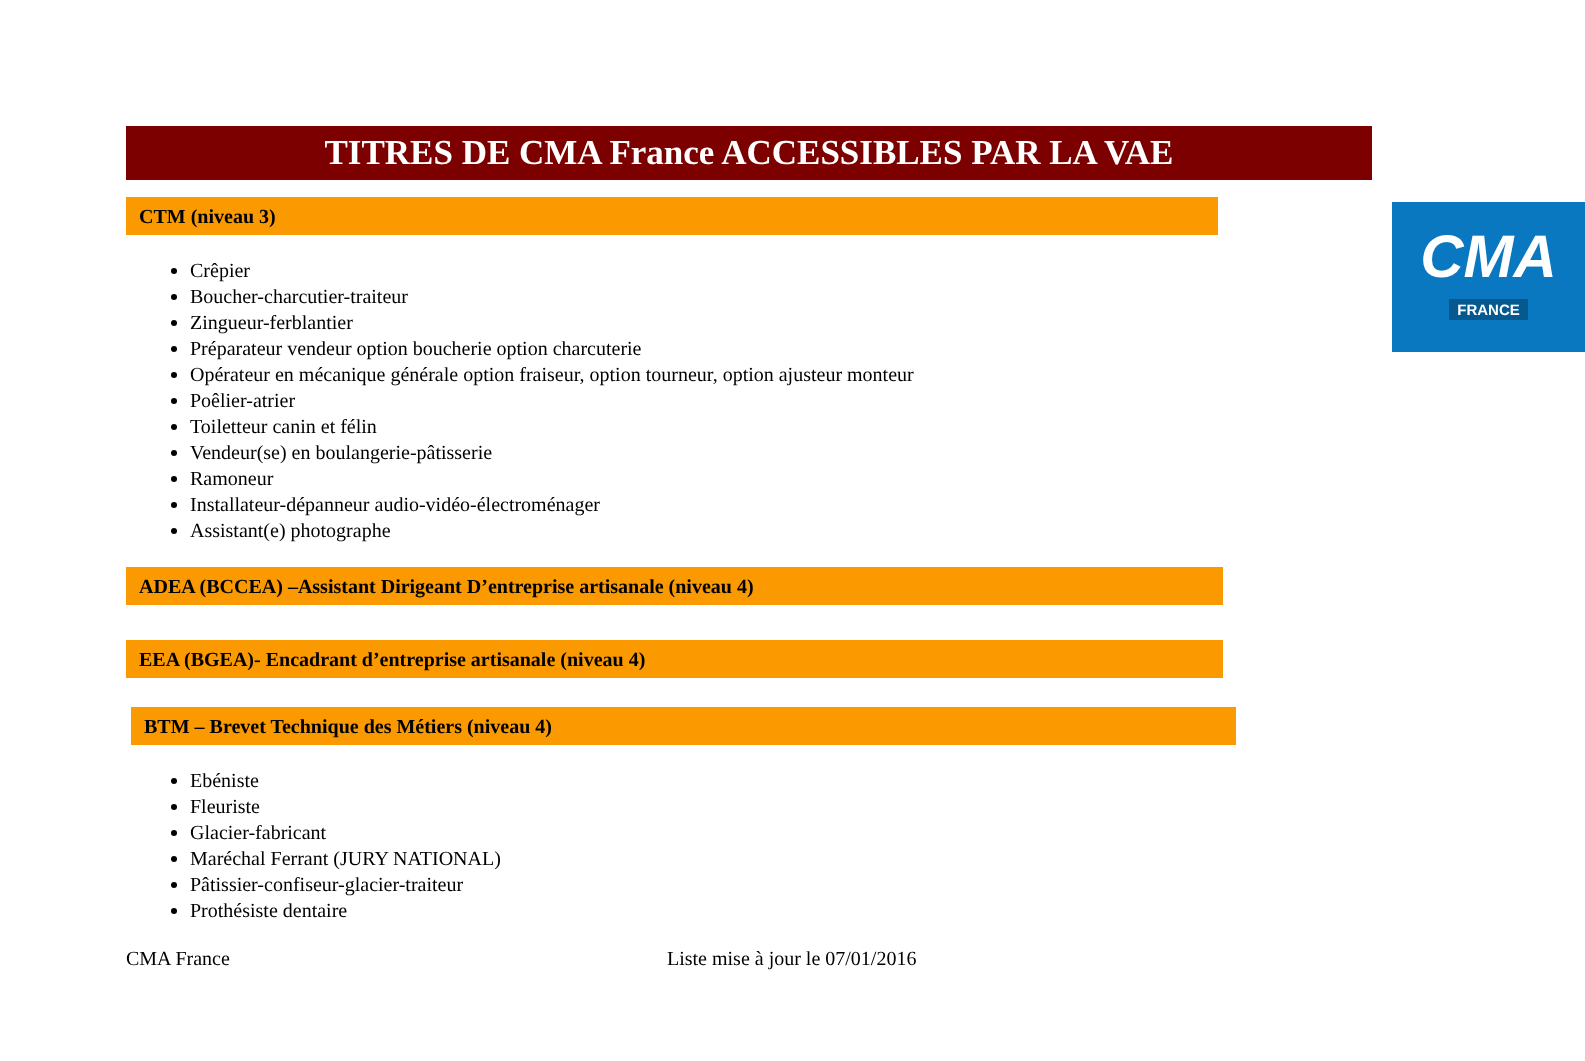TITRES DE CMA France ACCESSIBLES PAR LA VAE
CMA
FRANCE
CTM (niveau 3)
Crêpier
Boucher-charcutier-traiteur
Zingueur-ferblantier
Préparateur vendeur option boucherie option charcuterie
Opérateur en mécanique générale option fraiseur, option tourneur, option ajusteur monteur
Poêlier-atrier
Toiletteur canin et félin
Vendeur(se) en boulangerie-pâtisserie
Ramoneur
Installateur-dépanneur audio-vidéo-électroménager
Assistant(e) photographe
ADEA (BCCEA) –Assistant Dirigeant D’entreprise artisanale (niveau 4)
EEA (BGEA)- Encadrant d’entreprise artisanale (niveau 4)
BTM – Brevet Technique des Métiers (niveau 4)
Ebéniste
Fleuriste
Glacier-fabricant
Maréchal Ferrant (JURY NATIONAL)
Pâtissier-confiseur-glacier-traiteur
Prothésiste dentaire
CMA France Liste mise à jour le 07/01/2016